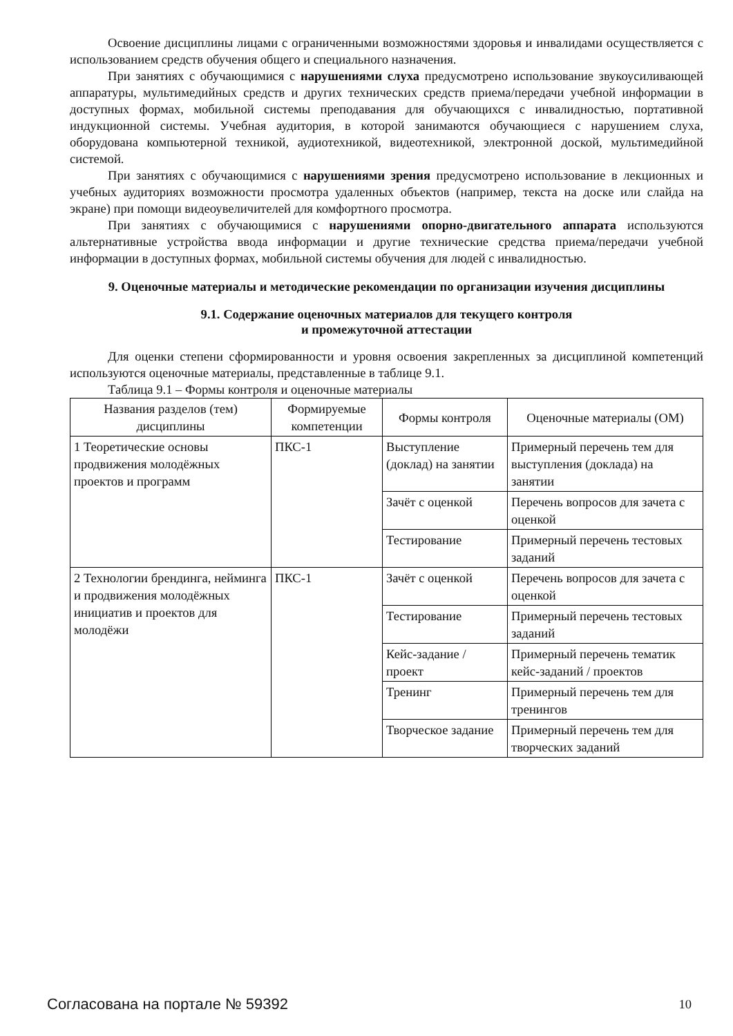Освоение дисциплины лицами с ограниченными возможностями здоровья и инвалидами осуществляется с использованием средств обучения общего и специального назначения.
При занятиях с обучающимися с нарушениями слуха предусмотрено использование звукоусиливающей аппаратуры, мультимедийных средств и других технических средств приема/передачи учебной информации в доступных формах, мобильной системы преподавания для обучающихся с инвалидностью, портативной индукционной системы. Учебная аудитория, в которой занимаются обучающиеся с нарушением слуха, оборудована компьютерной техникой, аудиотехникой, видеотехникой, электронной доской, мультимедийной системой.
При занятиях с обучающимися с нарушениями зрения предусмотрено использование в лекционных и учебных аудиториях возможности просмотра удаленных объектов (например, текста на доске или слайда на экране) при помощи видеоувеличителей для комфортного просмотра.
При занятиях с обучающимися с нарушениями опорно-двигательного аппарата используются альтернативные устройства ввода информации и другие технические средства приема/передачи учебной информации в доступных формах, мобильной системы обучения для людей с инвалидностью.
9. Оценочные материалы и методические рекомендации по организации изучения дисциплины
9.1. Содержание оценочных материалов для текущего контроля
и промежуточной аттестации
Для оценки степени сформированности и уровня освоения закрепленных за дисциплиной компетенций используются оценочные материалы, представленные в таблице 9.1.
Таблица 9.1 – Формы контроля и оценочные материалы
| Названия разделов (тем) дисциплины | Формируемые компетенции | Формы контроля | Оценочные материалы (ОМ) |
| --- | --- | --- | --- |
| 1 Теоретические основы продвижения молодёжных проектов и программ | ПКС-1 | Выступление (доклад) на занятии | Примерный перечень тем для выступления (доклада) на занятии |
| | | Зачёт с оценкой | Перечень вопросов для зачета с оценкой |
| | | Тестирование | Примерный перечень тестовых заданий |
| 2 Технологии брендинга, нейминга и продвижения молодёжных инициатив и проектов для молодёжи | ПКС-1 | Зачёт с оценкой | Перечень вопросов для зачета с оценкой |
| | | Тестирование | Примерный перечень тестовых заданий |
| | | Кейс-задание / проект | Примерный перечень тематик кейс-заданий / проектов |
| | | Тренинг | Примерный перечень тем для тренингов |
| | | Творческое задание | Примерный перечень тем для творческих заданий |
Согласована на портале № 59392 10